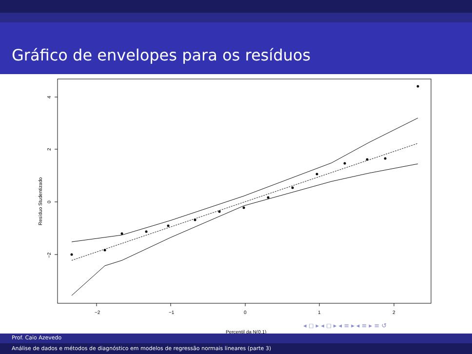Gráfico de envelopes para os resíduos
−2
−1
0
1
2
Percentil da N(0,1)
4
2
0
−2
Resíduo Studentizado
◂ ◻ ▸ ◂ ◻ ▸ ◂ ≡ ▸ ◂ ≡ ▸ ≡ ↺
Prof. Caio Azevedo
Análise de dados e métodos de diagnóstico em modelos de regressão normais lineares (parte 3)